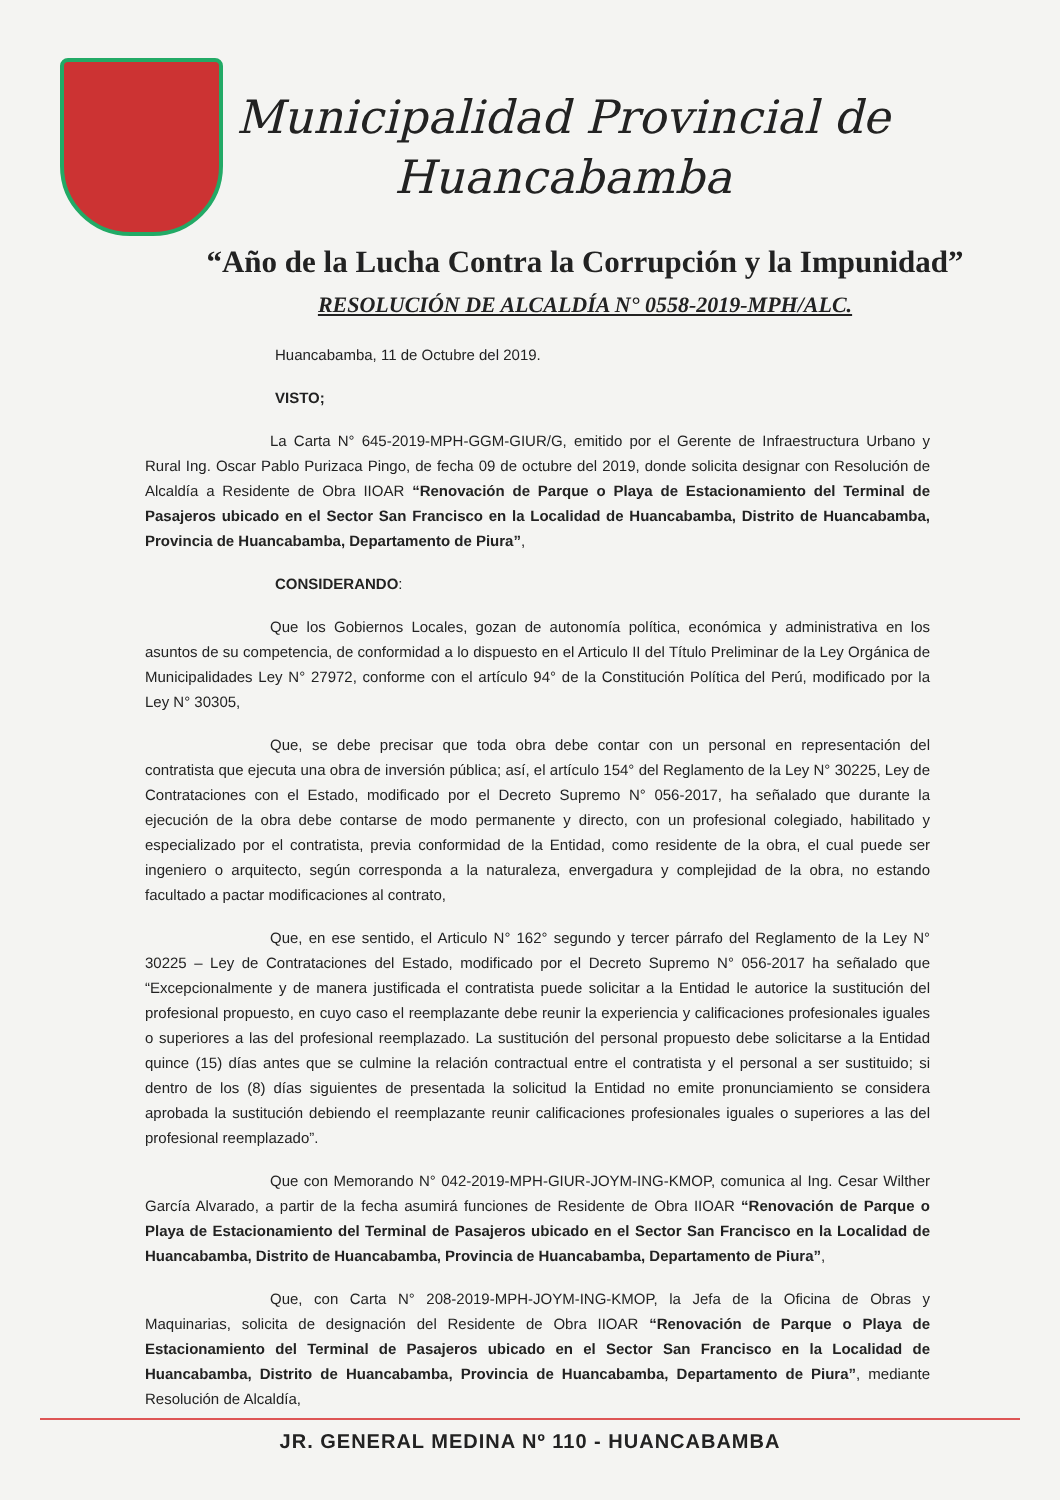Municipalidad Provincial de
Huancabamba
“Año de la Lucha Contra la Corrupción y la Impunidad”
RESOLUCIÓN DE ALCALDÍA N° 0558-2019-MPH/ALC.
Huancabamba, 11 de Octubre del 2019.
VISTO;
La Carta N° 645-2019-MPH-GGM-GIUR/G, emitido por el Gerente de Infraestructura Urbano y Rural Ing. Oscar Pablo Purizaca Pingo, de fecha 09 de octubre del 2019, donde solicita designar con Resolución de Alcaldía a Residente de Obra IIOAR “Renovación de Parque o Playa de Estacionamiento del Terminal de Pasajeros ubicado en el Sector San Francisco en la Localidad de Huancabamba, Distrito de Huancabamba, Provincia de Huancabamba, Departamento de Piura”,
CONSIDERANDO:
Que los Gobiernos Locales, gozan de autonomía política, económica y administrativa en los asuntos de su competencia, de conformidad a lo dispuesto en el Articulo II del Título Preliminar de la Ley Orgánica de Municipalidades Ley N° 27972, conforme con el artículo 94° de la Constitución Política del Perú, modificado por la Ley N° 30305,
Que, se debe precisar que toda obra debe contar con un personal en representación del contratista que ejecuta una obra de inversión pública; así, el artículo 154° del Reglamento de la Ley N° 30225, Ley de Contrataciones con el Estado, modificado por el Decreto Supremo N° 056-2017, ha señalado que durante la ejecución de la obra debe contarse de modo permanente y directo, con un profesional colegiado, habilitado y especializado por el contratista, previa conformidad de la Entidad, como residente de la obra, el cual puede ser ingeniero o arquitecto, según corresponda a la naturaleza, envergadura y complejidad de la obra, no estando facultado a pactar modificaciones al contrato,
Que, en ese sentido, el Articulo N° 162° segundo y tercer párrafo del Reglamento de la Ley N° 30225 – Ley de Contrataciones del Estado, modificado por el Decreto Supremo N° 056-2017 ha señalado que “Excepcionalmente y de manera justificada el contratista puede solicitar a la Entidad le autorice la sustitución del profesional propuesto, en cuyo caso el reemplazante debe reunir la experiencia y calificaciones profesionales iguales o superiores a las del profesional reemplazado. La sustitución del personal propuesto debe solicitarse a la Entidad quince (15) días antes que se culmine la relación contractual entre el contratista y el personal a ser sustituido; si dentro de los (8) días siguientes de presentada la solicitud la Entidad no emite pronunciamiento se considera aprobada la sustitución debiendo el reemplazante reunir calificaciones profesionales iguales o superiores a las del profesional reemplazado”.
Que con Memorando N° 042-2019-MPH-GIUR-JOYM-ING-KMOP, comunica al Ing. Cesar Wilther García Alvarado, a partir de la fecha asumirá funciones de Residente de Obra IIOAR “Renovación de Parque o Playa de Estacionamiento del Terminal de Pasajeros ubicado en el Sector San Francisco en la Localidad de Huancabamba, Distrito de Huancabamba, Provincia de Huancabamba, Departamento de Piura”,
Que, con Carta N° 208-2019-MPH-JOYM-ING-KMOP, la Jefa de la Oficina de Obras y Maquinarias, solicita de designación del Residente de Obra IIOAR “Renovación de Parque o Playa de Estacionamiento del Terminal de Pasajeros ubicado en el Sector San Francisco en la Localidad de Huancabamba, Distrito de Huancabamba, Provincia de Huancabamba, Departamento de Piura”, mediante Resolución de Alcaldía,
JR. GENERAL MEDINA Nº 110 - HUANCABAMBA